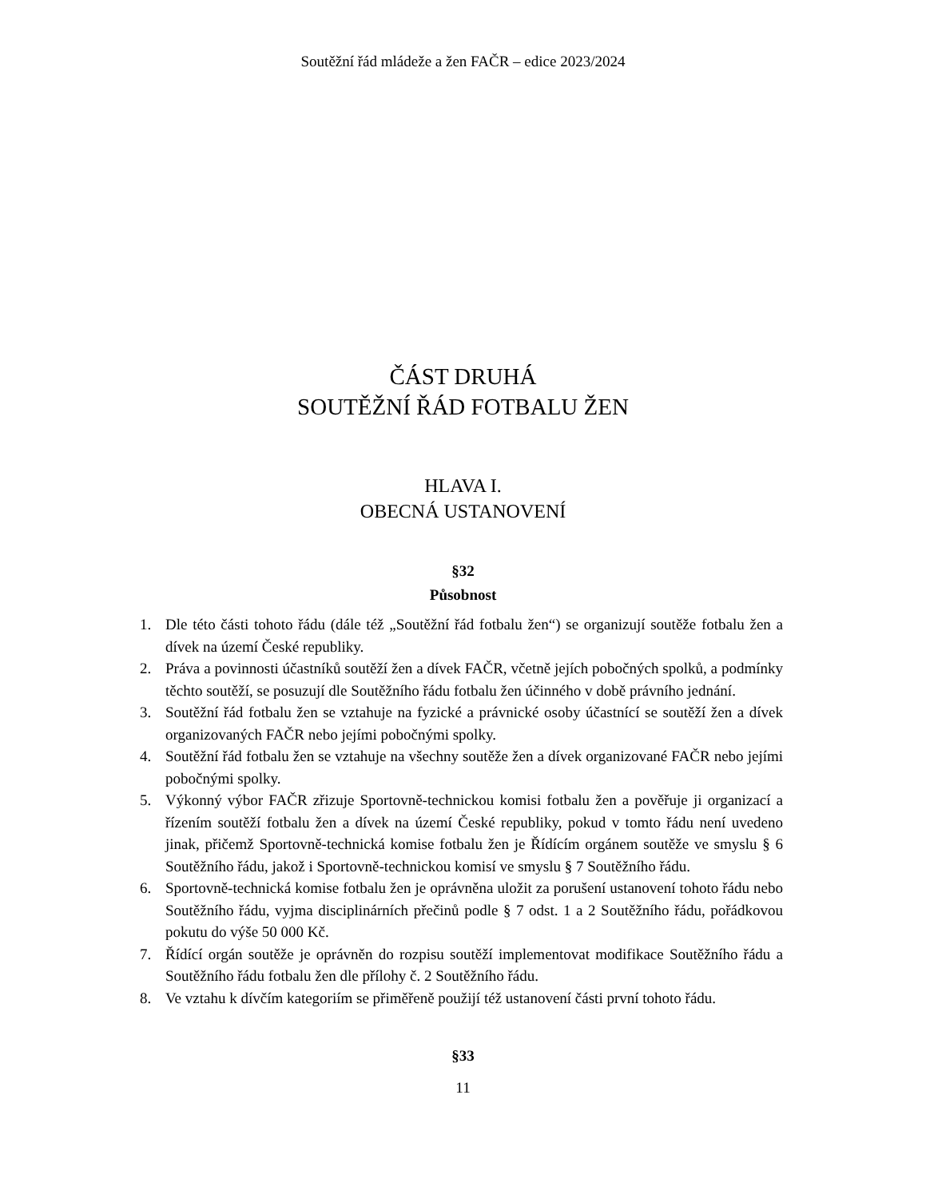Soutěžní řád mládeže a žen FAČR – edice 2023/2024
ČÁST DRUHÁ
SOUTĚŽNÍ ŘÁD FOTBALU ŽEN
HLAVA I.
OBECNÁ USTANOVENÍ
§32
Působnost
1. Dle této části tohoto řádu (dále též „Soutěžní řád fotbalu žen“) se organizují soutěže fotbalu žen a dívek na území České republiky.
2. Práva a povinnosti účastníků soutěží žen a dívek FAČR, včetně jejích pobočných spolků, a podmínky těchto soutěží, se posuzují dle Soutěžního řádu fotbalu žen účinného v době právního jednání.
3. Soutěžní řád fotbalu žen se vztahuje na fyzické a právnické osoby účastnící se soutěží žen a dívek organizovaných FAČR nebo jejími pobočnými spolky.
4. Soutěžní řád fotbalu žen se vztahuje na všechny soutěže žen a dívek organizované FAČR nebo jejími pobočnými spolky.
5. Výkonný výbor FAČR zřizuje Sportovně-technickou komisi fotbalu žen a pověřuje ji organizací a řízením soutěží fotbalu žen a dívek na území České republiky, pokud v tomto řádu není uvedeno jinak, přičemž Sportovně-technická komise fotbalu žen je Řídícím orgánem soutěže ve smyslu § 6 Soutěžního řádu, jakož i Sportovně-technickou komisí ve smyslu § 7 Soutěžního řádu.
6. Sportovně-technická komise fotbalu žen je oprávněna uložit za porušení ustanovení tohoto řádu nebo Soutěžního řádu, vyjma disciplinárních přečinů podle § 7 odst. 1 a 2 Soutěžního řádu, pořádkovou pokutu do výše 50 000 Kč.
7. Řídící orgán soutěže je oprávněn do rozpisu soutěží implementovat modifikace Soutěžního řádu a Soutěžního řádu fotbalu žen dle přílohy č. 2 Soutěžního řádu.
8. Ve vztahu k dívčím kategoriím se přiměřeně použijí též ustanovení části první tohoto řádu.
§33
11